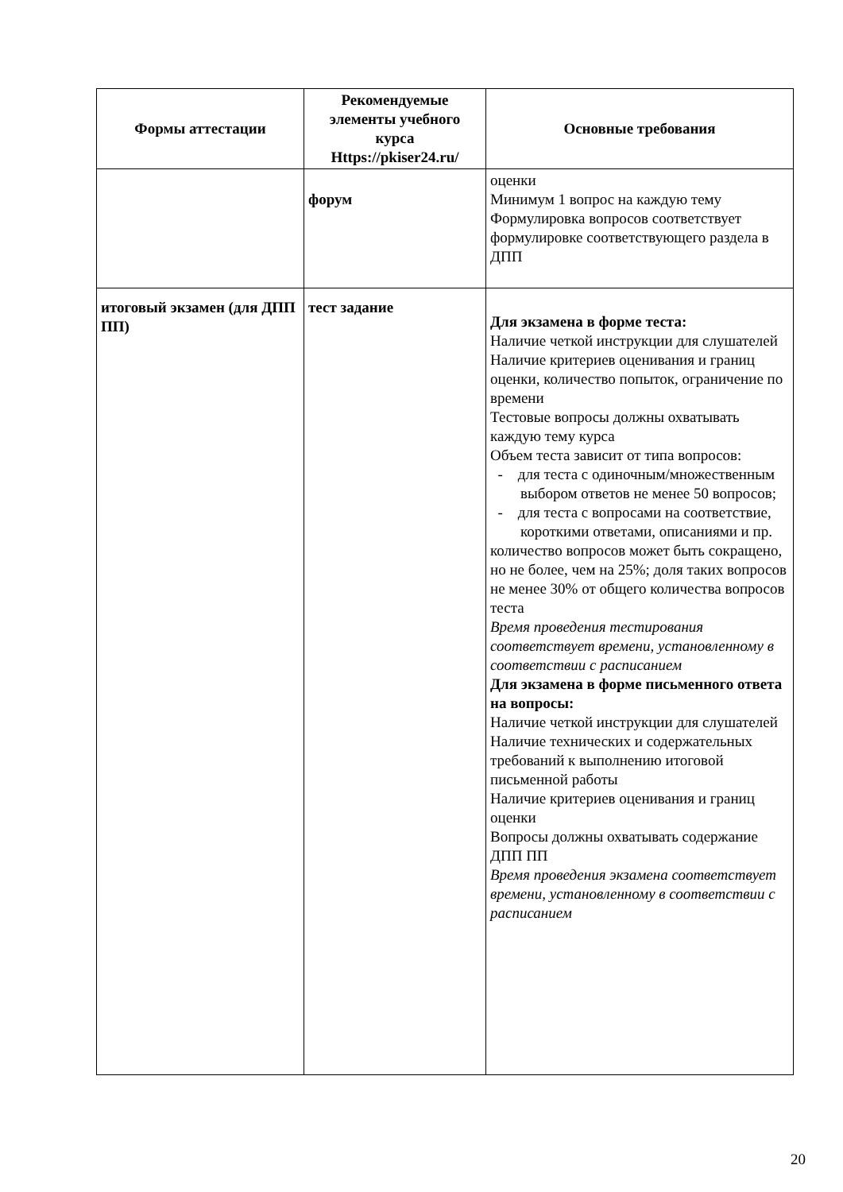| Формы аттестации | Рекомендуемые элементы учебного курса Https://pkiser24.ru/ | Основные требования |
| --- | --- | --- |
| | форум | оценки Минимум 1 вопрос на каждую тему Формулировка вопросов соответствует формулировке соответствующего раздела в ДПП |
| итоговый экзамен (для ДПП ПП) | тест задание | Для экзамена в форме теста: Наличие четкой инструкции для слушателей Наличие критериев оценивания и границ оценки, количество попыток, ограничение по времени Тестовые вопросы должны охватывать каждую тему курса Объем теста зависит от типа вопросов: - для теста с одиночным/множественным выбором ответов не менее 50 вопросов; - для теста с вопросами на соответствие, короткими ответами, описаниями и пр. количество вопросов может быть сокращено, но не более, чем на 25%; доля таких вопросов не менее 30% от общего количества вопросов теста Время проведения тестирования соответствует времени, установленному в соответствии с расписанием Для экзамена в форме письменного ответа на вопросы: Наличие четкой инструкции для слушателей Наличие технических и содержательных требований к выполнению итоговой письменной работы Наличие критериев оценивания и границ оценки Вопросы должны охватывать содержание ДПП ПП Время проведения экзамена соответствует времени, установленному в соответствии с расписанием |
20